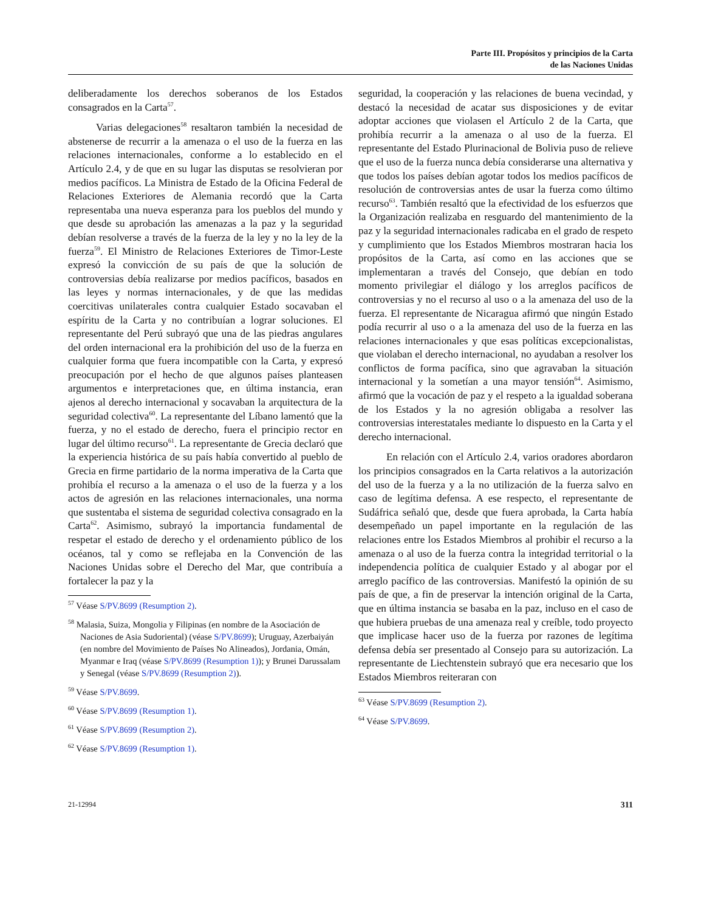Parte III. Propósitos y principios de la Carta
de las Naciones Unidas
deliberadamente los derechos soberanos de los Estados consagrados en la Carta<sup>57</sup>.
Varias delegaciones<sup>58</sup> resaltaron también la necesidad de abstenerse de recurrir a la amenaza o el uso de la fuerza en las relaciones internacionales, conforme a lo establecido en el Artículo 2.4, y de que en su lugar las disputas se resolvieran por medios pacíficos. La Ministra de Estado de la Oficina Federal de Relaciones Exteriores de Alemania recordó que la Carta representaba una nueva esperanza para los pueblos del mundo y que desde su aprobación las amenazas a la paz y la seguridad debían resolverse a través de la fuerza de la ley y no la ley de la fuerza<sup>59</sup>. El Ministro de Relaciones Exteriores de Timor-Leste expresó la convicción de su país de que la solución de controversias debía realizarse por medios pacíficos, basados en las leyes y normas internacionales, y de que las medidas coercitivas unilaterales contra cualquier Estado socavaban el espíritu de la Carta y no contribuían a lograr soluciones. El representante del Perú subrayó que una de las piedras angulares del orden internacional era la prohibición del uso de la fuerza en cualquier forma que fuera incompatible con la Carta, y expresó preocupación por el hecho de que algunos países planteasen argumentos e interpretaciones que, en última instancia, eran ajenos al derecho internacional y socavaban la arquitectura de la seguridad colectiva<sup>60</sup>. La representante del Líbano lamentó que la fuerza, y no el estado de derecho, fuera el principio rector en lugar del último recurso<sup>61</sup>. La representante de Grecia declaró que la experiencia histórica de su país había convertido al pueblo de Grecia en firme partidario de la norma imperativa de la Carta que prohibía el recurso a la amenaza o el uso de la fuerza y a los actos de agresión en las relaciones internacionales, una norma que sustentaba el sistema de seguridad colectiva consagrado en la Carta<sup>62</sup>. Asimismo, subrayó la importancia fundamental de respetar el estado de derecho y el ordenamiento público de los océanos, tal y como se reflejaba en la Convención de las Naciones Unidas sobre el Derecho del Mar, que contribuía a fortalecer la paz y la
<sup>57</sup> Véase S/PV.8699 (Resumption 2).
<sup>58</sup> Malasia, Suiza, Mongolia y Filipinas (en nombre de la Asociación de Naciones de Asia Sudoriental) (véase S/PV.8699); Uruguay, Azerbaiyán (en nombre del Movimiento de Países No Alineados), Jordania, Omán, Myanmar e Iraq (véase S/PV.8699 (Resumption 1)); y Brunei Darussalam y Senegal (véase S/PV.8699 (Resumption 2)).
<sup>59</sup> Véase S/PV.8699.
<sup>60</sup> Véase S/PV.8699 (Resumption 1).
<sup>61</sup> Véase S/PV.8699 (Resumption 2).
<sup>62</sup> Véase S/PV.8699 (Resumption 1).
seguridad, la cooperación y las relaciones de buena vecindad, y destacó la necesidad de acatar sus disposiciones y de evitar adoptar acciones que violasen el Artículo 2 de la Carta, que prohibía recurrir a la amenaza o al uso de la fuerza. El representante del Estado Plurinacional de Bolivia puso de relieve que el uso de la fuerza nunca debía considerarse una alternativa y que todos los países debían agotar todos los medios pacíficos de resolución de controversias antes de usar la fuerza como último recurso<sup>63</sup>. También resaltó que la efectividad de los esfuerzos que la Organización realizaba en resguardo del mantenimiento de la paz y la seguridad internacionales radicaba en el grado de respeto y cumplimiento que los Estados Miembros mostraran hacia los propósitos de la Carta, así como en las acciones que se implementaran a través del Consejo, que debían en todo momento privilegiar el diálogo y los arreglos pacíficos de controversias y no el recurso al uso o a la amenaza del uso de la fuerza. El representante de Nicaragua afirmó que ningún Estado podía recurrir al uso o a la amenaza del uso de la fuerza en las relaciones internacionales y que esas políticas excepcionalistas, que violaban el derecho internacional, no ayudaban a resolver los conflictos de forma pacífica, sino que agravaban la situación internacional y la sometían a una mayor tensión<sup>64</sup>. Asimismo, afirmó que la vocación de paz y el respeto a la igualdad soberana de los Estados y la no agresión obligaba a resolver las controversias interestatales mediante lo dispuesto en la Carta y el derecho internacional.
En relación con el Artículo 2.4, varios oradores abordaron los principios consagrados en la Carta relativos a la autorización del uso de la fuerza y a la no utilización de la fuerza salvo en caso de legítima defensa. A ese respecto, el representante de Sudáfrica señaló que, desde que fuera aprobada, la Carta había desempeñado un papel importante en la regulación de las relaciones entre los Estados Miembros al prohibir el recurso a la amenaza o al uso de la fuerza contra la integridad territorial o la independencia política de cualquier Estado y al abogar por el arreglo pacífico de las controversias. Manifestó la opinión de su país de que, a fin de preservar la intención original de la Carta, que en última instancia se basaba en la paz, incluso en el caso de que hubiera pruebas de una amenaza real y creíble, todo proyecto que implicase hacer uso de la fuerza por razones de legítima defensa debía ser presentado al Consejo para su autorización. La representante de Liechtenstein subrayó que era necesario que los Estados Miembros reiteraran con
<sup>63</sup> Véase S/PV.8699 (Resumption 2).
<sup>64</sup> Véase S/PV.8699.
21-12994 311